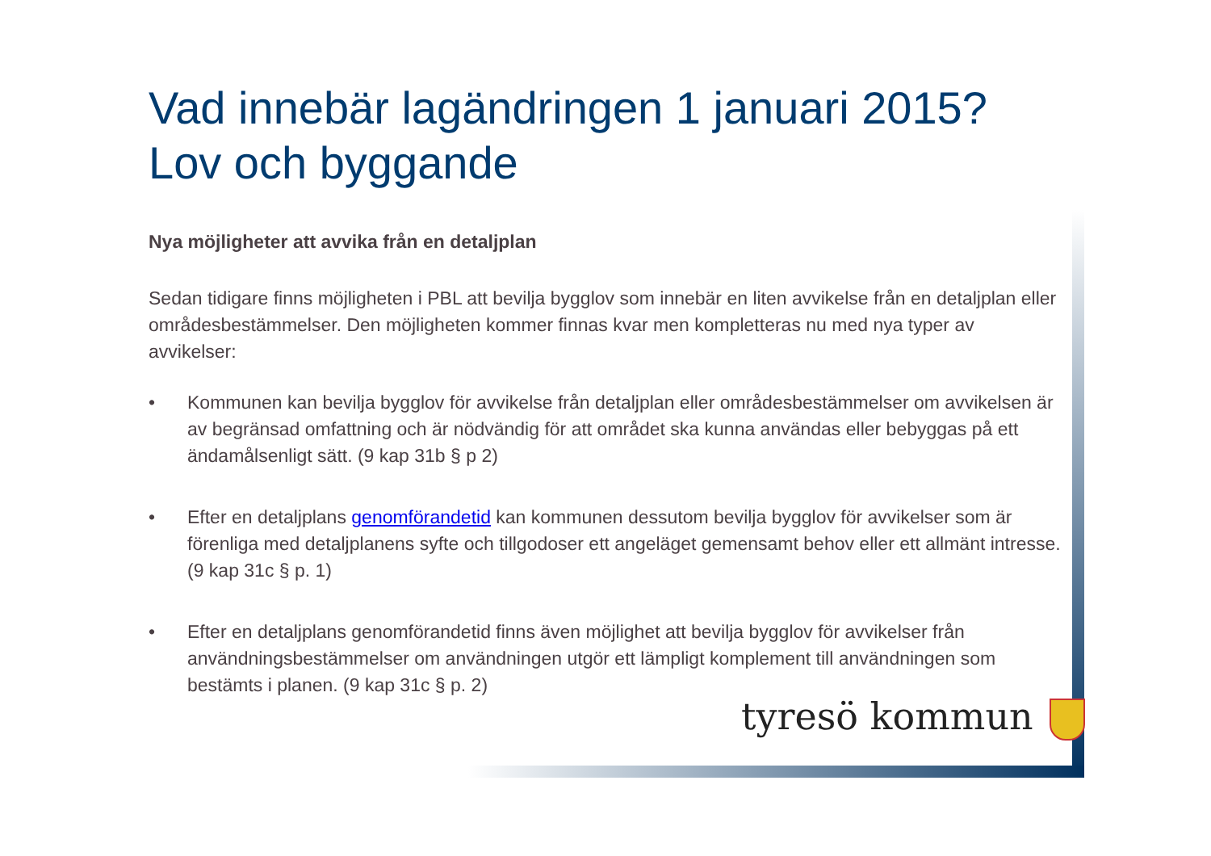Vad innebär lagändringen 1 januari 2015?
Lov och byggande
Nya möjligheter att avvika från en detaljplan
Sedan tidigare finns möjligheten i PBL att bevilja bygglov som innebär en liten avvikelse från en detaljplan eller områdesbestämmelser. Den möjligheten kommer finnas kvar men kompletteras nu med nya typer av avvikelser:
• Kommunen kan bevilja bygglov för avvikelse från detaljplan eller områdesbestämmelser om avvikelsen är av begränsad omfattning och är nödvändig för att området ska kunna användas eller bebyggas på ett ändamålsenligt sätt. (9 kap 31b § p 2)
• Efter en detaljplans genomförandetid kan kommunen dessutom bevilja bygglov för avvikelser som är förenliga med detaljplanens syfte och tillgodoser ett angeläget gemensamt behov eller ett allmänt intresse. (9 kap 31c § p. 1)
• Efter en detaljplans genomförandetid finns även möjlighet att bevilja bygglov för avvikelser från användningsbestämmelser om användningen utgör ett lämpligt komplement till användningen som bestämts i planen. (9 kap 31c § p. 2)
tyresö kommun